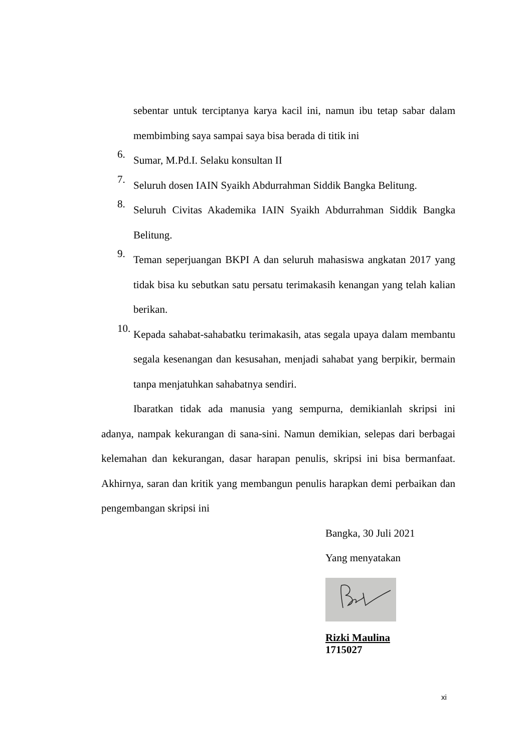sebentar untuk terciptanya karya kacil ini, namun ibu tetap sabar dalam membimbing saya sampai saya bisa berada di titik ini
6.
Sumar, M.Pd.I. Selaku konsultan II
7.
Seluruh dosen IAIN Syaikh Abdurrahman Siddik Bangka Belitung.
8.
Seluruh Civitas Akademika IAIN Syaikh Abdurrahman Siddik Bangka Belitung.
9.
Teman seperjuangan BKPI A dan seluruh mahasiswa angkatan 2017 yang tidak bisa ku sebutkan satu persatu terimakasih kenangan yang telah kalian berikan.
10.
Kepada sahabat-sahabatku terimakasih, atas segala upaya dalam membantu segala kesenangan dan kesusahan, menjadi sahabat yang berpikir, bermain tanpa menjatuhkan sahabatnya sendiri.
Ibaratkan tidak ada manusia yang sempurna, demikianlah skripsi ini adanya, nampak kekurangan di sana-sini. Namun demikian, selepas dari berbagai kelemahan dan kekurangan, dasar harapan penulis, skripsi ini bisa bermanfaat. Akhirnya, saran dan kritik yang membangun penulis harapkan demi perbaikan dan pengembangan skripsi ini
Bangka, 30 Juli 2021
Yang menyatakan
Rizki Maulina
1715027
xi